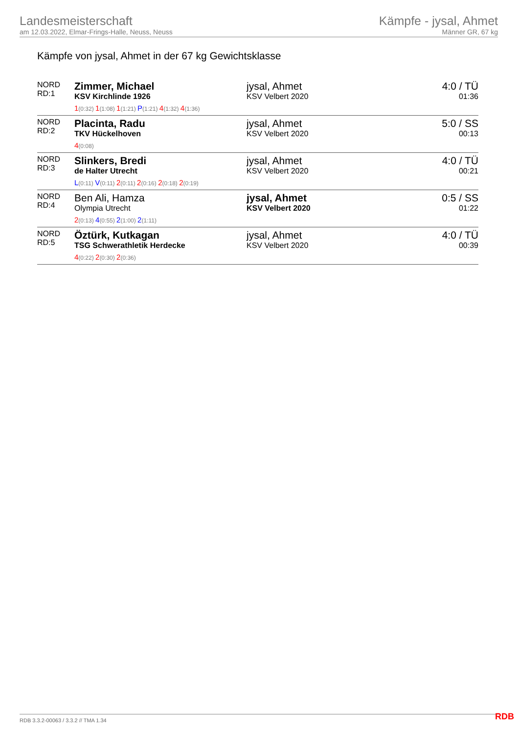Landesmeisterschaft
am 12.03.2022, Elmar-Frings-Halle, Neuss, Neuss
Kämpfe - jysal, Ahmet
Männer GR, 67 kg
Kämpfe von jysal, Ahmet in der 67 kg Gewichtsklasse
| NORD RD:1 | Zimmer, Michael KSV Kirchlinde 1926 1 (0:32) 1 (1:08) 1 (1:21) P (1:21) 4 (1:32) 4 (1:36) | jysal, Ahmet KSV Velbert 2020 | 4:0 / TÜ 01:36 |
| NORD RD:2 | Placinta, Radu TKV Hückelhoven 4 (0:08) | jysal, Ahmet KSV Velbert 2020 | 5:0 / SS 00:13 |
| NORD RD:3 | Slinkers, Bredi de Halter Utrecht L (0:11) V (0:11) 2 (0:11) 2 (0:16) 2 (0:18) 2 (0:19) | jysal, Ahmet KSV Velbert 2020 | 4:0 / TÜ 00:21 |
| NORD RD:4 | Ben Ali, Hamza Olympia Utrecht 2 (0:13) 4 (0:55) 2 (1:00) 2 (1:11) | jysal, Ahmet KSV Velbert 2020 | 0:5 / SS 01:22 |
| NORD RD:5 | Öztürk, Kutkagan TSG Schwerathletik Herdecke 4 (0:22) 2 (0:30) 2 (0:36) | jysal, Ahmet KSV Velbert 2020 | 4:0 / TÜ 00:39 |
RDB 3.3.2-00063 / 3.3.2 // TMA 1.34
RDB